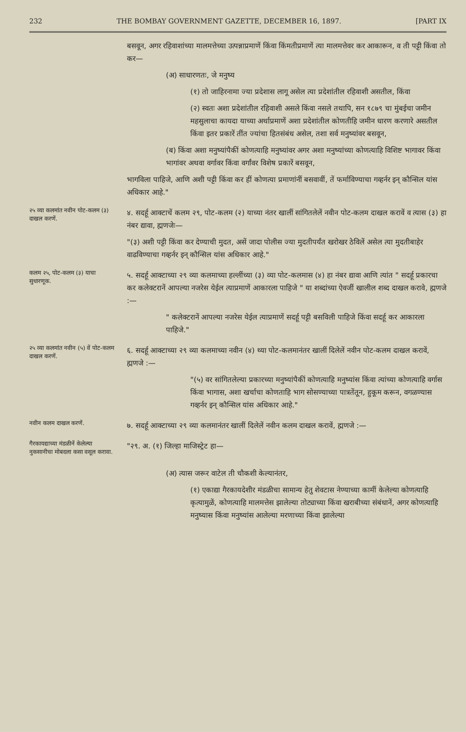232 THE BOMBAY GOVERNMENT GAZETTE, DECEMBER 16, 1897. [PART IX
बसवून, अगर रहिवाशांच्या मालमत्तेच्या उत्पन्नाप्रमाणें किंवा किंमतीप्रमाणें त्या मालमत्तेवर कर आकारून, व ती पट्टी किंवा तो कर—
(अ) साधारणतः, जे मनुष्य
(१) तो जाहिरनामा ज्या प्रदेशास लागू असेल त्या प्रदेशांतील रहिवाशी असतील, किंवा
(२) स्वतः अशा प्रदेशांतील रहिवाशी असले किंवा नसले तथापि, सन १८७९ चा मुंबईचा जमीन महसुलाचा कायदा याच्या अर्थाप्रमाणें अशा प्रदेशांतील कोणतीहि जमीन धारण करणारे असतील किंवा इतर प्रकारें तींत ज्यांचा हितसंबंध असेल, तशा सर्व मनुष्यांवर बसवून,
(ब) किंवा अशा मनुष्यांपैकीं कोणत्याहि मनुष्यांवर अगर अशा मनुष्यांच्या कोणत्याहि विशिष्ट भागावर किंवा भागांवर अथवा वर्गावर किंवा वर्गांवर विशेष प्रकारें बसवून,
भागविला पाहिजे, आणि अशी पट्टी किंवा कर हीं कोणत्या प्रमाणांनीं बसवावीं, तें फर्माविण्याचा गव्हर्नर इन् कौन्सिल यांस अधिकार आहे."
२५ व्या कलमांत नवीन पोट-कलम (३) दाखल करणें.
४. सदर्हू आक्टाचें कलम २९, पोट-कलम (२) याच्या नंतर खालीं सांगितलेलें नवीन पोट-कलम दाखल करावें व त्यास (३) हा नंबर द्यावा, ह्मणजेः—
"(३) अशी पट्टी किंवा कर देण्याची मुदत, असें जादा पोलीस ज्या मुदतीपर्यंत खरोखर ठेविलें असेल त्या मुदतीबाहेर वाढविण्याचा गव्हर्नर इन् कौन्सिल यांस अधिकार आहे."
कलम २५, पोट-कलम (३) याचा सुधारणूक.
५. सदर्हू आक्टाच्या २९ व्या कलमाच्या हल्लींच्या (३) व्या पोट-कलमास (४) हा नंबर द्यावा आणि त्यांत " सदर्हू प्रकारचा कर कलेक्टरानें आपल्या नजरेस येईल त्याप्रमाणें आकारला पाहिजे " या शब्दांच्या ऐवजीं खालील शब्द दाखल करावे, ह्मणजे :—
" कलेक्टरानें आपल्या नजरेस येईल त्याप्रमाणें सदर्हू पट्टी बसविली पाहिजे किंवा सदर्हू कर आकारला पाहिजे."
२५ व्या कलमांत नवीन (५) वें पोट-कलम दाखल करणें.
६. सदर्हू आक्टाच्या २९ व्या कलमाच्या नवीन (४) थ्या पोट-कलमानंतर खालीं दिलेलें नवीन पोट-कलम दाखल करावें, ह्मणजे :—
"(५) वर सांगितलेल्या प्रकारच्या मनुष्यांपैकीं कोणत्याहि मनुष्यांस किंवा त्यांच्या कोणत्याहि वर्गास किंवा भागास, अशा खर्चाचा कोणताहि भाग सोसण्याच्या पात्रतेंतून, हुकूम करून, वगळण्यास गव्हर्नर इन् कौन्सिल यांस अधिकार आहे."
नवीन कलम दाखल करणें.
७. सदर्हू आक्टाच्या २९ व्या कलमानंतर खालीं दिलेलें नवीन कलम दाखल करावें, ह्मणजे :—
गैरकायद्याच्या मंडळीनें केलेल्या नुकसानीचा मोबदला कसा वसूल करावा.
"२९. अ. (१) जिल्हा माजिस्ट्रेट हा—
(अ) त्यास जरूर वाटेल ती चौकशी केल्यानंतर,
(१) एकाद्या गैरकायदेशीर मंडळीचा सामान्य हेतु शेवटास नेण्याच्या कामीं केलेल्या कोणत्याहि कृत्यामुळें, कोणत्याहि मालमत्तेस झालेल्या तोट्याच्या किंवा खराबीच्या संबंधानें, अगर कोणत्याहि मनुष्यास किंवा मनुष्यांस आलेल्या मरणाच्या किंवा झालेल्या